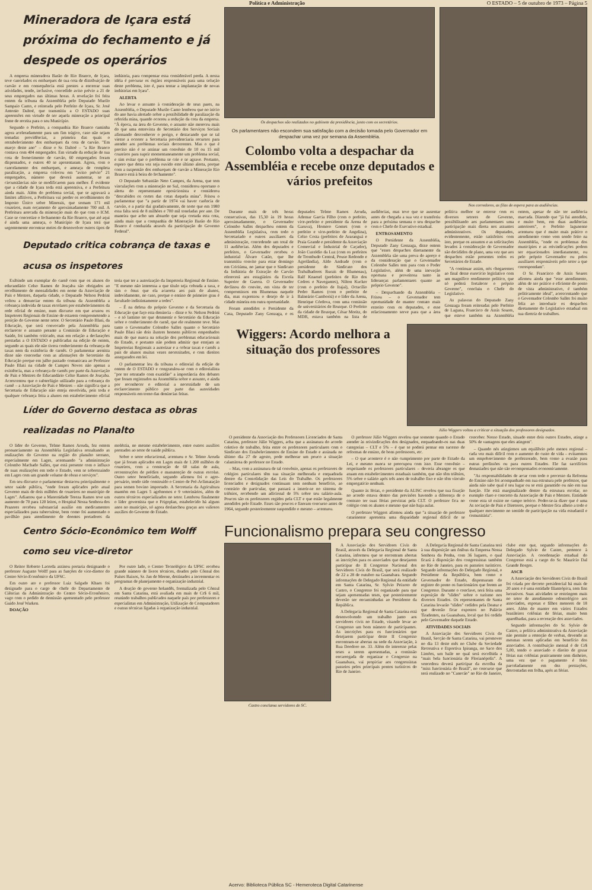Política e Administração O ESTADO – 5 de outubro de 1973 – Página 5
Mineradora de Içara está próxima do fechamento e já despede os operários
A empresa mineradora Barão do Rio Branco, de Içara, teve cancelados os embarques de sua cota de distribuição de carvão e em consequência está prestes a encerrar suas atividades, tendo, inclusive, concedido aviso prévio a 21 de seus empregados nas últimas horas. A revelação foi feita ontem da tribuna da Assembléia pelo Deputado Murilo Sampaio Canto, e reiterada pelo Prefeito de Içara, Sr. José Antonio Daltoé, que transmitiu a O ESTADO suas apreensões em virtude de ser aquela mineração a principal fonte de receita para o seu Município.
Segundo o Prefeito, a companhia Rio Branco caminha agora aceleradamente para um fim trágico, caso não sejam tomadas providências, a primeira das quais o restabelecimento dos embarques da cota de carvão. "Em março deste ano" – disse o Sr. Daltoé – "a Rio Branco contava com 404 empregados. Em virtude da redução de sua cota de fornecimento de carvão, 60 empregados foram dispensados, e outros 40 se aposentaram. Agora, com o cancelamento dos embarques, e ameaça de completa paralisação, a empresa colocou em "aviso prévio" 21 empregados, número que deverá aumentar, se as circunstâncias não se modificarem para melhor. É evidente que a cidade de Içara toda está apreensiva, e a Prefeitura ainda mais. Além do problema social, que se agravará a limites aflitivos, a Prefeitura vai perder os recolhimentos do Imposto Único sobre Minerais, que somam 171 mil cruzeiros, num orçamento de aproximadamente 700 mil. A Prefeitura arrecada da mineração mais do que com o ICM. Caso se concretize o fechamento da Rio Branco, que até aqui é ainda uma ameaça, o Município de Içara terá que urgentemente encontrar meios de desenvolver outros tipos de indústria, para compensar essa considerável perda. A nossa idéia é procurar os órgãos responsáveis para uma solução deste problema, isto é, para tentar a implantação de novas indústrias em Içara".
ALERTA
Ao levar o assunto à consideração de seus pares, na Assembléia, o Deputado Murilo Canto lembrou que no início do ano havia alertado sobre a possibilidade de paralização da referida mina, quando ocorreu a redução da cota da empresa. "À época, na área do Governo, o assunto não mereceu mais do que uma entrevista do Secretário dos Serviços Sociais afirmando desconhecer o perigo, e destacando que se tal viesse a ocorrer a Secretaria providenciaria recursos para atender aos problemas sociais decorrentes. Mas o que é preciso não é se assinar um convênio de 10 ou 15 mil cruzeiros para suprir momentaneamente um problema social, e sim evitar que o problema se crie e se agrave. Portanto, espero que desta vez seja ouvido este último alerta, porque com a suspensão dos embarques de carvão a Mineração Rio Branco está à beira do fechamento".
O Deputado Sebastião Neto Campos, da Arena, que tem vinculações com a mineração no Sul, considerou oportuno o alerta do representante oposicionista e considerou "descabidos os cortes das cotas daquela mina". Frisou o parlamentar que "a partir de 1974 vai haver carência de carvão, e a partir daí gradativamente, de sorte que em 1980 essa falta será de 8 milhões e 700 mil toneladas por ano. De maneira que acho um absurdo que seja cortada esta cota, ainda mais que a companhia de Mineração Barão do Rio Branco é conduzida através da participação do Governo Federal".
Deputado critica cobrança de taxas e acusa os inspetores
Exibindo um exemplar do carnê com que os alunos do educandário Celso Ramos de Joaçaba são obrigados ao recolhimento de mensalidades em nome da Associação de Pais e Mestres, daquela cidade, o Deputado Nelson Pedrini voltou a denunciar ontem da tribuna da Assembléia a cobrança indevida de taxas escolares por estabelecimentos da rede oficial de ensino, num discurso em que acusou os Inspetores Regionais de Ensino de estarem comprometendo a posição do Governo neste setor. O Secretário Paulo Blasi, da Educação, que será convocado pela Assembléia para esclarecer o assunto perante a Comissão de Educação e Saúde, foi também criticado, mas em relação a declarações prestadas a O ESTADO e publicadas na edição de ontem, segundo as quais ele não tivera conhecimento da cobrança de taxas nem da existência de carnês. O parlamentar arenista disse não concordar com as afirmações do Secretário da Educação porque em julho passado comunicara ao Professor Paulo Blasi na cidade de Campos Novos não apenas a existência, mas a cobrança de carnês por parte da Associação de Pais e Mestres do Educandário Celso Ramos de Joaçaba. Acrescentou que o subterfúgio utilizado para a cobrança do carnê – a Associação de Pais e Mestres – não significa que a Secretaria de Educação não esteja envolvida, pois toda e qualquer cobrança feita a alunos em estabelecimento oficial teria que ter a autorização da Inspetoria Regional de Ensino. "E mesmo não interessa a que título seja cobrada a taxa, e sim o ônus que ela acarreta aos pais de alunos, indevidamente, no caso, porque o ensino de primeiro grau é facultado indistintamente a todos".
– É na defesa do próprio Governo e da Secretaria da Educação que faço esta denúncia – disse o Sr. Nelson Pedrini – e só lastimo ter que desmentir o Secretário da Educação sobre o conhecimento do carnê, que ele realmente teve. Mas tanto o Governador Colombo Salles quanto o Secretário Paulo Blasi são dois ilustres homens públicos empenhados mais do que nunca na solução dos problemas educacionais do Estado, e portanto não podem admitir que estejam as Inspetorias Regionais a autorizar e a cobrar taxas e carnês a pais de alunos muitas vezes necessitados, e com direitos assegurados em lei.
O parlamentar leu da tribuna o editorial da edição de ontem de O ESTADO e congratulou-se com o editorialista "por ter retratado com exatidão" a importância dos debates que foram registrados na Assembléia sobre o assunto, e ainda por reconhecer o editorial a necessidade de um esclarecimento público por parte das autoridades responsáveis em torno das denúncias feitas.
Líder do Governo destaca as obras realizadas no Planalto
O líder do Governo, Telmo Ramos Arruda, fez ontem pronunciamento na Assembléia Legislativa ressaltando as realizações do Governo na região do planalto serrano, especialmente em Lages, acentuando "a administração Colombo Machado Salles, que está presente com o influxo de suas realizações em todo o Estado, vem se sobressaindo em Lages com um grande volume de obras e serviços".
Em seu discurso o parlamentar destacou principalmente o setor saúde pública, "onde foram aplicados pelo atual Governo mais de dois milhões de cruzeiros no município de Lages". Adiantou que a Maternidade Tereza Ramos teve um aumento de 70 para 120 leitos, o Hospital Nossa Senhora dos Prazeres recebeu substancial auxílio em medicamentos especializados para tuberculose, bem como foi aumentado o pavilhão para atendimento de doentes portadores da moléstia, no mesmo estabelecimento, entre outros auxílios prestados ao setor de saúde pública.
Sobre o setor educacional, acentuou o Sr. Telmo Arruda que já foram aplicados em Lages mais de 1.200 milhões de cruzeiros, com a construção de 60 salas de aula, reconstruções de prédios e manutenção de outras escolas. Outro setor beneficiado, segundo afirmou foi o agro-pecuário, tendo sido construído o Centro de Pré-Aclimatação para semen bovino importado. A Secretaria da Agricultura mantém em Lages 5 agrônomos e 9 veterinários, além de outros técnicos especializados no setor. Lembrou finalmente o líder governista que o Frigoplan, estabelecido há alguns anos no município, só agora deslanchou graças aos valiosos auxílios do Governo do Estado.
Centro Sócio-Econômico tem Wolff como seu vice-diretor
O Reitor Roberto Lacerda assinou portaria designando o professor Augusto Wolff para as funções de vice-diretor do Centro Sócio-Econômico da UFSC.
Em outro ato o professor Luiz Salgado Khaes foi designado para o cargo de chefe do Departamento de Ciências da Administração do Centro Sócio-Econômico, vago com o pedido de demissão apresentado pelo professor Guido José Warken.
DOAÇÃO
Por outro lado, o Centro Tecnológico da UFSC recebeu grande número de livros técnicos, doados pelo Cônsul dos Países Baixos, Sr. Jan de Meene, destinados a incrementar os programas de planejamento e organização industrial.
A doação do governo holandês, formalizada pelo Cônsul em Santa Catarina, está avaliada em mais de Cr$ 6 mil, reunindo trabalhos publicados naquele país por professores e especialistas em Administração, Utilização de Computadores e outras técnicas ligadas à organização industrial.
Os despachos são realizados no gabinete da presidência, junto com os secretários.
Os parlamentares não escondem sua satisfação com a decisão tomada pelo Governador em despachar uma vez por semana da Assembléia.
Colombo volta a despachar da Assembléia e recebe onze deputados e vários prefeitos
Nos corredores, as filas de espera para as audiências.
Durante mais de três horas consecutivas, das 15,30 às 19 horas aproximadamente, o Governador Colombo Salles despachou ontem da Assembléia Legislativa, com todo o Secretariado e outros auxiliares da administração, concedendo um total de 11 audiências. Além dos deputados e prefeitos, o Governador recebeu o industrial Álvaro Catão, que lhe transmitiu convite para estar domingo em Criciúma, no jantar que o Sindicato da Indústria de Extração do Carvão oferecerá aos estagiários da Escola Superior de Guerra. O Governador declinou do convite, em vista de ter compromissos em Blumenau naquele dia, mas expressou o desejo de ir à cidade mineira em outra oportunidade.
Foram atendidos o Presidente da Casa, Deputado Zany Gonzaga, e os deputados Telmo Ramos Arruda, Ademar Garcia Filho (com o prefeito, vice-prefeito e presidente da Arena de Garuva), Homero Gomes (com o prefeito e vice-prefeito de Angelina), Celso Costa (prefeitos de Araranguá e Praia Grande e presidente da Associação Comercial e Industrial de Caçador), João Custódio da Luz (com os prefeitos de Trombudo Central, Pouso Redondo e Agrolândia), Aldo Andrade (com o presidente do Sindicato dos Trabalhadores Rurais de Blumenau), Ralf Knaesel (prefeitos de Rio dos Cedros e Navegantes), Nilton Kucker (com o prefeito de Itajaí), Octacílio Pedro Ramos (com o prefeito de Balneário Camboriú) e o líder da Arena, Henrique Córdova, com uma comissão de universitários de Brusque. O Prefeito da cidade de Brusque, César Moritz, do MDB, estava também na lista de audiências, mas teve que se ausentar antes de chegada a sua vez e transferiu para a próxima semana o seu despacho com o Chefe do Executivo estadual.
ENTROSAMENTO
O Presidente da Assembléia, Deputado Zany Gonzaga, disse ontem que "esses despachos diretamente da Assembléia são uma prova do apreço e da consideração que o Governador Colombo Salles tem para com o Poder Legislativo, além de uma inovação oportuna e proveitosa tanto às lideranças parlamentares quanto ao próprio Governo".
– Despachando da Assembléia – Frisou – o Governador tem oportunidade de manter contato mais estreito com os deputados, e esse relacionamento serve para que a área política melhor se entrose com os diversos setores do Governo, possibilitando aos parlamentares uma participação mais direta nos assuntos administrativos. Os deputados, evidentemente, estão satisfeitos com isto, porque os assuntos e as solicitações levados à consideração do Governador são decididos de plano, uma vez que aos despachos estão presentes todos os Secretários de Estado.
"A continuar assim, nós chegaremos ao final desse exercício legislativo com um magnífico rendimento político, que só poderá fortalecer o próprio Governo", concluiu o Chefe do Legislativo.
As palavras do Deputado Zany Gonzaga foram reiteradas pelo Prefeito de Laguna, Francisco de Assis Soares, que esteve também na Assembléia ontem, apesar de não ter audiência marcada. Dizendo que "já fui atendido, e muito bem, em duas audiências anteriores", o Prefeito lagunense acentuou que é muito mais prático o atendimento como vem sendo feito na Assembléia, "onde os problemas dos municípios e as reivindicações podem ser equacionados imediatamente, ou pelo próprio Governador ou pelos auxiliares responsáveis pelo setor a que correspondam".
O Sr. Francisco de Assis Soares afirmou ainda que "esse atendimento, além de ser prático e eficiente do ponto de vista administrativo, é também politicamente ideal", acrescentando que o Governador Colombo Salles foi muito feliz ao introduzir os despachos diretamente do Legislativo estadual em sua diretriz de trabalhos.
Wiggers: Acordo melhora a situação dos professores
Júlio Wiggers voltou a criticar a situação dos professores designados.
O presidente da Associação dos Professores Licenciados de Santa Catarina, professor Júlio Wiggers, acha que a assinatura do acordo coletivo de trabalho, feita entre os professores particulares com o Sindicato dos Estabelecimentos de Ensino do Estado e assinada no último dia 27 de agosto, pode melhorar um pouco a situação calamitosa do professor no Estado.
– Mas, com a assinatura de tal convênio, apenas os professores de colégios particulares têm sua situação melhorada e enquadrada dentro da Consolidação das Leis do Trabalho. Os professores licenciados e designados continuam sem nenhum benefício, ao contrário do particular, que passará a inserir-se no sistema de triênios, recebendo um adicional de 5% sobre seu salário-aula. Poucos são os professores regidos pela CLT e que estão legalmente atendidos pelo Estado. Esses são poucos e fizeram concurso antes de 1964, segundo posteriormente suspendido o mesmo – acentuou.
O professor Júlio Wiggers revelou que somente quando o Estado atender às reivindicações dos designados, enquadrando-os nas duas categorias – CLT e 5% – é que se poderá pensar em sucesso de reformas de ensino, de bons professores, etc.
– O que acontece é o não cumprimento por parte do Estado da Lei, e mesmo nunca se preocupou com isso. Esse convênio – respeitando os professores particulares – deveria abranger os que atuam em estabelecimentos estaduais também, que não têm triênios, 5% sobre o salário após três anos de trabalho fixo e não têm vínculo empregatício nenhum.
Quanto às férias, o presidente da ALISC revelou que sua fixação no acordo estava dentro das previsões havendo a diferença de o contrato ter suas férias previstas pela CLT. O professor fica no colégio com os alunos e mesmo que não haja aulas.
O professor Wiggers afirmou ainda que "a situação do professor catarinense apresenta uma disparidade regional difícil de se conceber. Nosso Estado, situado entre dois outros Estados, atinge a 50% de vantagens que eles atingem".
– Quando nós atingirmos um equilíbrio pelo menos regional – cada vez mais difícil com o aumento do custo de vida – evitaremos um empobrecimento do professorado, bem como a evasão para outras profissões ou para outros Estados. Ele faz sacrifícios demasiados que não são recompensados economicamente.
"As responsabilidades de arcar com todo o processo da Reforma do Ensino não foi acompanhado em sua estrutura pelo professor, que ainda não sabe qual é seu lugar ou se está garantido ou não em sua função. Ele está marginalizado dentro da estrutura escolar, no exemplo claro e concreto da Associação de Pais e Mestres. Entidade como esta só existe no campo teórico. Poder-se-ia dizer que é uma As sociação de Pais e Diretores, porque o Mestre fica alheio a todo e qualquer movimento no sentido de participação na vida estudantil e comunitária".
Funcionalismo prepara seu congresso
Castro conclama servidores de SC.
A Associação dos Servidores Civis do Brasil, através da Delegacia Regional de Santa Catarina, informou que se encontram abertas as inscrições para os associados que desejarem participar do II Congresso Nacional dos Servidores Civis do Brasil, que será realizado de 22 a 28 de outubro na Guanabara. Segundo informações do Delegado Regional da entidade em Santa Catarina, Sr. Sylvio Peixoto de Castro, o Congresso foi organizado para que sejam apresentadas teses, que posteriormente deverão ser encaminhadas ao Presidente da República.
A Delegacia Regional de Santa Catarina está desenvolvendo um trabalho junto aos servidores civis no Estado, visando levar ao Congresso um bom número de participantes. As inscrições para os funcionários que desejarem participar deste II Congresso encontram-se abertas na sede da Associação, à Rua Deodoro no. 33. Além do interesse pelas teses a serem apresentadas, a comissão encarregada de organizar o Congresso na Guanabara, vai propiciar aos congressistas passeios pelos principais pontos turísticos do Rio de Janeiro.
A Delegacia Regional de Santa Catarina terá à sua disposição um ônibus da Empresa Nossa Senhora da Penha, com 36 lugares, o qual ficará à disposição dos congressistas também no Rio de Janeiro, para os passeios turísticos. Segundo informações do Delegado Regional, o Presidente da República, bem como o Governador do Estado, dispensaram do registro do ponto os funcionários que forem ao Congresso. Durante o conclave, será feita uma exposição de "slides" sobre o turismo nos diversos Estados. Os representantes de Santa Catarina levarão "slides" cedidos pela Deatur e que deverão ficar expostos no Palácio Tiradentes, na Guanabara, local que foi cedido pelo Governador daquele Estado.
ATIVIDADES SOCIAIS
A Associação dos Servidores Civis do Brasil, Secção de Santa Catarina, vai promover no dia 13 deste mês no Clube da Sociedade Recreativa e Esportiva Ipiranga, no Saco dos Limões, um baile no qual será escolhida a "mais bela funcionária de Florianópolis". A vencedora deverá participar da escolha da "miss funcionária do Brasil", no concurso que será realizado no "Canecão" no Rio de Janeiro, clube este que, segundo informações do Delegado Sylvio de Castro, pertence à Associação. A coordenação estadual do Congresso está a cargo do Sr. Maurício Dal Grande Borges.
ASCB
A Associação dos Servidores Civis do Brasil foi criada por decreto presidencial há mais de 20 anos e é uma entidade filantrópica, sem fins lucrativos. Suas atividades se restringem mais no setor de atendimento odontológico aos associados, esposas e filhos menores de 18 anos. Além de manter em vários Estados brasileiros colônias de férias, muito bem aparelhadas, para a recreação dos associados.
Segundo informações do Sr. Sylvio de Castro, a política administrativa da Associação não permite a retenção de verbas, devendo as mesmas serem aplicadas em benefício dos associados. A contribuição mensal é de Cr$ 5,00, tendo o associado o direito de gozar férias nas colônias praticamente sem dinheiro, uma vez que o pagamento é feito parceladamente em dez prestações, descontadas em folha, após as férias.
Acervo: Biblioteca Pública SC - Hemeroteca Digital Catarinense